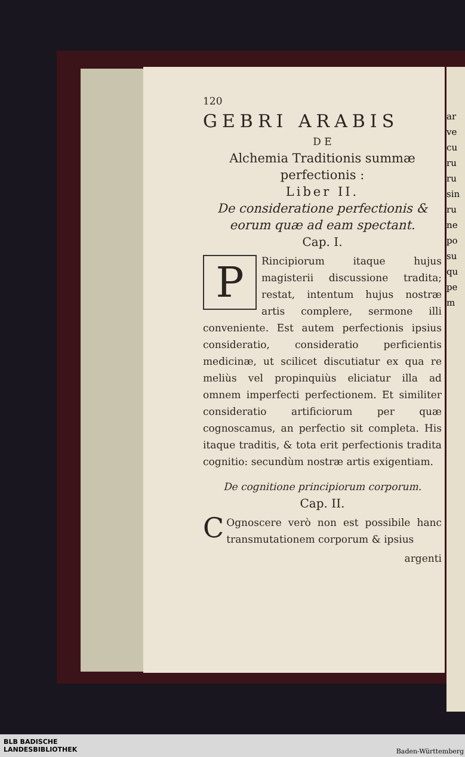ar ve cu ru ru sin ru ne po su qu pe m
120
GEBRI ARABIS
D E
Alchemia Traditionis summæ perfectionis :
Liber II.
De consideratione perfectionis & eorum quæ ad eam spectant.
Cap. I.
PRincipiorum itaque hujus magisterii discussione tradita; restat, intentum hujus nostræ artis complere, sermone illi conveniente. Est autem perfectionis ipsius consideratio, consideratio perficientis medicinæ, ut scilicet discutiatur ex qua re meliùs vel propinquiùs eliciatur illa ad omnem imperfecti perfectionem. Et similiter consideratio artificiorum per quæ cognoscamus, an perfectio sit completa. His itaque traditis, & tota erit perfectionis tradita cognitio: secundùm nostræ artis exigentiam.
De cognitione principiorum corporum.
Cap. II.
COgnoscere verò non est possibile hanc transmutationem corporum & ipsius
argenti
BLB BADISCHE
LANDESBIBLIOTHEK
Baden-Württemberg